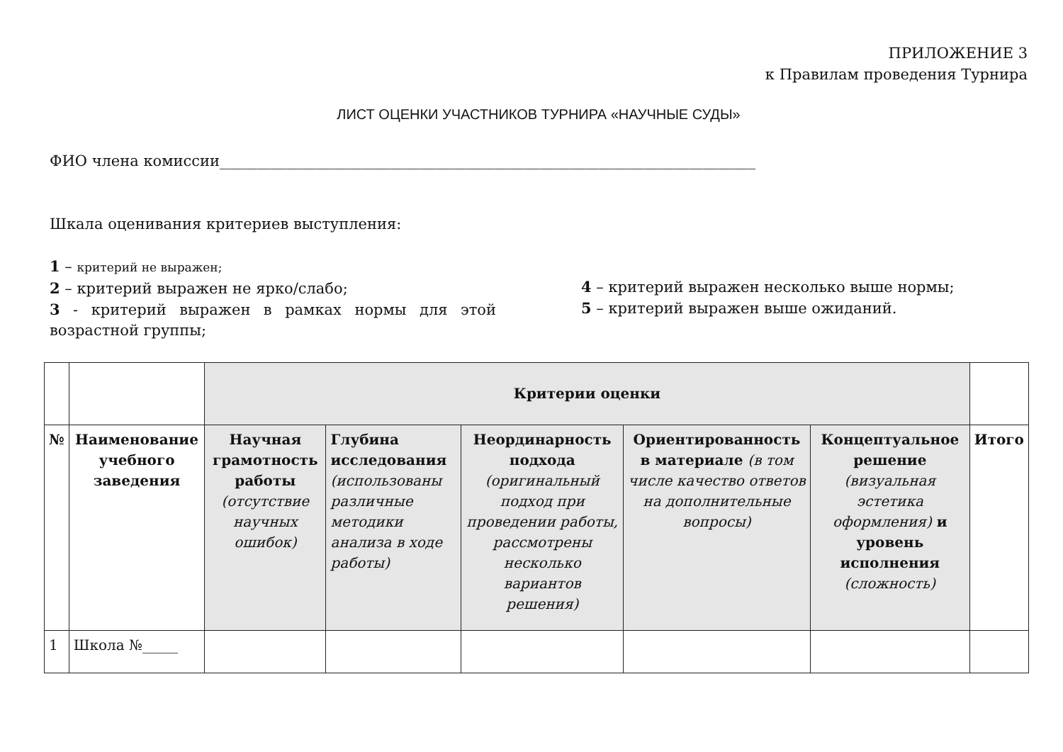ПРИЛОЖЕНИЕ 3
к Правилам проведения Турнира
ЛИСТ ОЦЕНКИ УЧАСТНИКОВ ТУРНИРА «НАУЧНЫЕ СУДЫ»
ФИО члена комиссии________________________________________________________________________
Шкала оценивания критериев выступления:
1 – критерий не выражен;
2 – критерий выражен не ярко/слабо;
3 - критерий выражен в рамках нормы для этой возрастной группы;
4 – критерий выражен несколько выше нормы;
5 – критерий выражен выше ожиданий.
| | | Критерии оценки | | | | | |
| № | Наименование учебного заведения | Научная грамотность работы (отсутствие научных ошибок) | Глубина исследования (использованы различные методики анализа в ходе работы) | Неординарность подхода (оригинальный подход при проведении работы, рассмотрены несколько вариантов решения) | Ориентированность в материале (в том числе качество ответов на дополнительные вопросы) | Концептуальное решение (визуальная эстетика оформления) и уровень исполнения (сложность) | Итого |
| 1 | Школа №_____ | | | | | | |